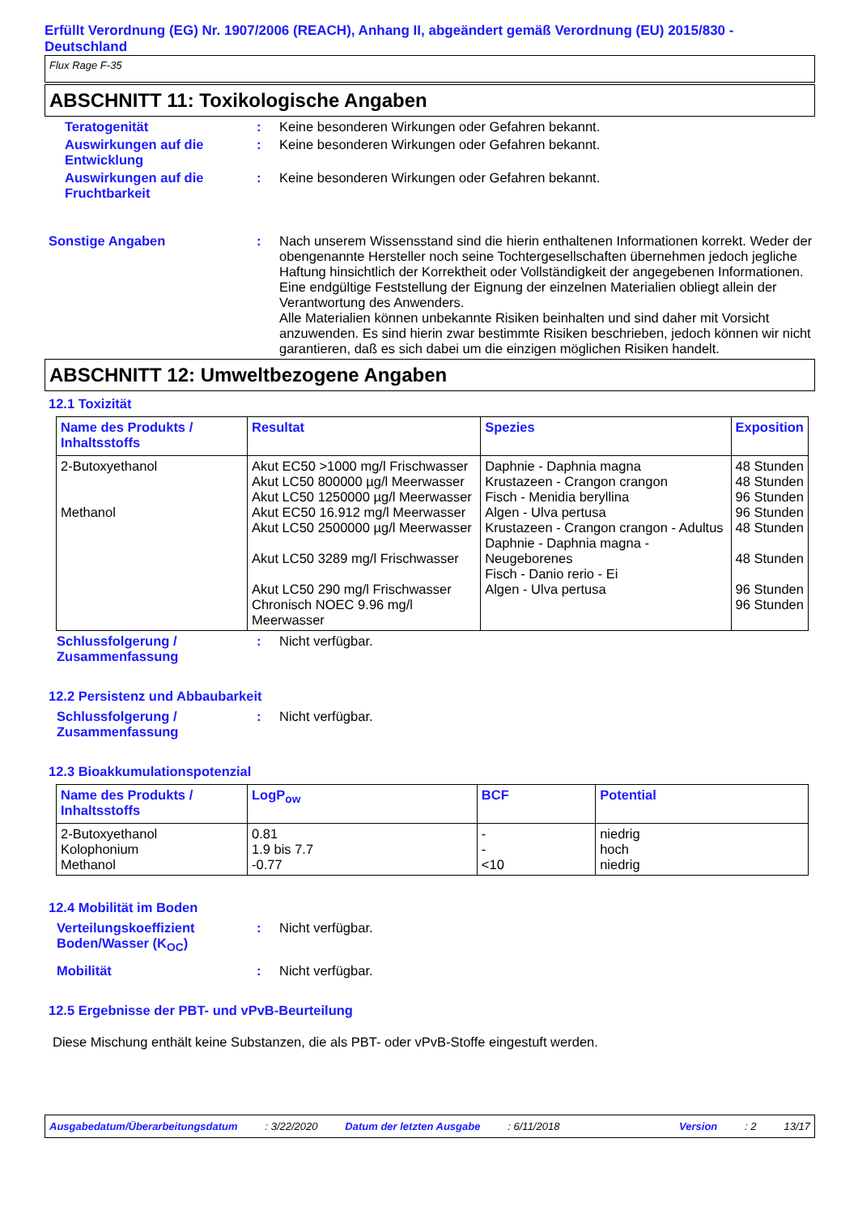Erfüllt Verordnung (EG) Nr. 1907/2006 (REACH), Anhang II, abgeändert gemäß Verordnung (EU) 2015/830 - Deutschland
Flux Rage F-35
ABSCHNITT 11: Toxikologische Angaben
Teratogenität : Keine besonderen Wirkungen oder Gefahren bekannt.
Auswirkungen auf die Entwicklung
: Keine besonderen Wirkungen oder Gefahren bekannt.
Auswirkungen auf die Fruchtbarkeit
: Keine besonderen Wirkungen oder Gefahren bekannt.
Sonstige Angaben : Nach unserem Wissensstand sind die hierin enthaltenen Informationen korrekt. Weder der obengenannte Hersteller noch seine Tochtergesellschaften übernehmen jedoch jegliche Haftung hinsichtlich der Korrektheit oder Vollständigkeit der angegebenen Informationen. Eine endgültige Feststellung der Eignung der einzelnen Materialien obliegt allein der Verantwortung des Anwenders.
Alle Materialien können unbekannte Risiken beinhalten und sind daher mit Vorsicht anzuwenden. Es sind hierin zwar bestimmte Risiken beschrieben, jedoch können wir nicht garantieren, daß es sich dabei um die einzigen möglichen Risiken handelt.
ABSCHNITT 12: Umweltbezogene Angaben
12.1 Toxizität
| Name des Produkts / Inhaltsstoffs | Resultat | Spezies | Exposition |
| --- | --- | --- | --- |
| 2-Butoxyethanol Methanol | Akut EC50 >1000 mg/l Frischwasser Akut LC50 800000 µg/l Meerwasser Akut LC50 1250000 µg/l Meerwasser Akut EC50 16.912 mg/l Meerwasser Akut LC50 2500000 µg/l Meerwasser Akut LC50 3289 mg/l Frischwasser Akut LC50 290 mg/l Frischwasser Chronisch NOEC 9.96 mg/l Meerwasser | Daphnie - Daphnia magna Krustazeen - Crangon crangon Fisch - Menidia beryllina Algen - Ulva pertusa Krustazeen - Crangon crangon - Adultus Daphnie - Daphnia magna - Neugeborenes Fisch - Danio rerio - Ei Algen - Ulva pertusa | 48 Stunden 48 Stunden 96 Stunden 96 Stunden 48 Stunden 48 Stunden 96 Stunden 96 Stunden |
Schlussfolgerung / Zusammenfassung
: Nicht verfügbar.
12.2 Persistenz und Abbaubarkeit
Schlussfolgerung / Zusammenfassung
: Nicht verfügbar.
12.3 Bioakkumulationspotenzial
| Name des Produkts / Inhaltsstoffs | LogP<sub>ow</sub> | BCF | Potential |
| --- | --- | --- | --- |
| 2-Butoxyethanol Kolophonium Methanol | 0.81 1.9 bis 7.7 -0.77 | - - <10 | niedrig hoch niedrig |
12.4 Mobilität im Boden
Verteilungskoeffizient Boden/Wasser (K<sub>OC</sub>)
: Nicht verfügbar.
Mobilität : Nicht verfügbar.
12.5 Ergebnisse der PBT- und vPvB-Beurteilung
Diese Mischung enthält keine Substanzen, die als PBT- oder vPvB-Stoffe eingestuft werden.
Ausgabedatum/Überarbeitungsdatum: 3/22/2020 Datum der letzten Ausgabe: 6/11/2018 Version: 2 13/17